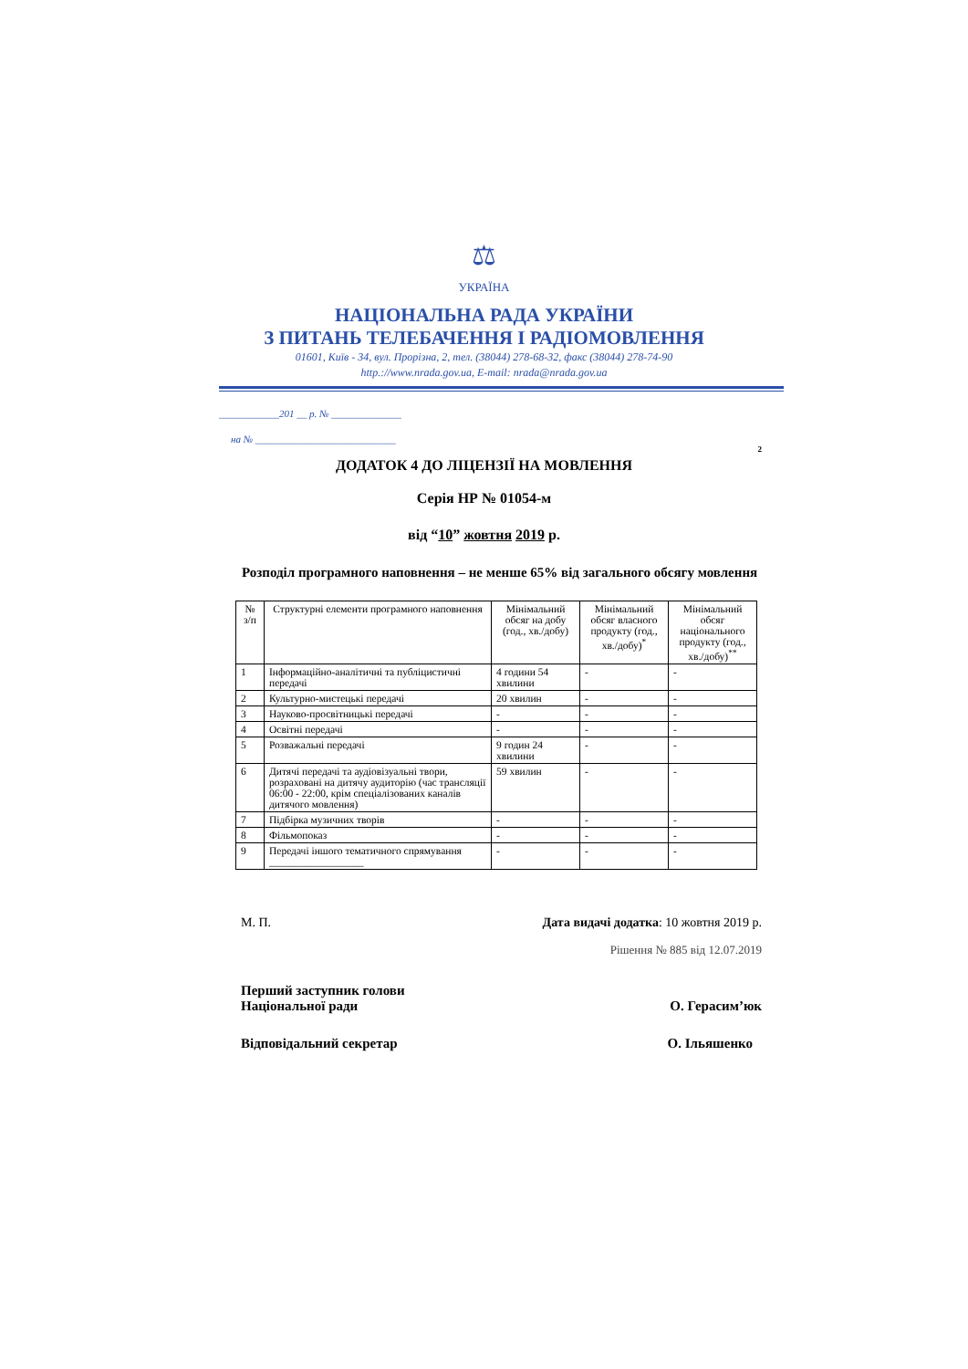⚖
УКРАЇНА
НАЦІОНАЛЬНА РАДА УКРАЇНИ
З ПИТАНЬ ТЕЛЕБАЧЕННЯ І РАДІОМОВЛЕННЯ
01601, Київ - 34, вул. Прорізна, 2, тел. (38044) 278-68-32, факс (38044) 278-74-90
http.://www.nrada.gov.ua, E-mail: nrada@nrada.gov.ua
____________201 __ р. № ______________
на № ____________________________
2
ДОДАТОК 4 ДО ЛІЦЕНЗІЇ НА МОВЛЕННЯ
Серія НР № 01054-м
від “10” жовтня 2019 р.
Розподіл програмного наповнення – не менше 65% від загального обсягу мовлення
| № з/п | Структурні елементи програмного наповнення | Мінімальний обсяг на добу (год., хв./добу) | Мінімальний обсяг власного продукту (год., хв./добу)<sup>*</sup> | Мінімальний обсяг національного продукту (год., хв./добу)<sup>**</sup> |
| --- | --- | --- | --- | --- |
| 1 | Інформаційно-аналітичні та публіцистичні передачі | 4 години 54 хвилини | - | - |
| 2 | Культурно-мистецькі передачі | 20 хвилин | - | - |
| 3 | Науково-просвітницькі передачі | - | - | - |
| 4 | Освітні передачі | - | - | - |
| 5 | Розважальні передачі | 9 годин 24 хвилини | - | - |
| 6 | Дитячі передачі та аудіовізуальні твори, розраховані на дитячу аудиторію (час трансляції 06:00 - 22:00, крім спеціалізованих каналів дитячого мовлення) | 59 хвилин | - | - |
| 7 | Підбірка музичних творів | - | - | - |
| 8 | Фільмопоказ | - | - | - |
| 9 | Передачі іншого тематичного спрямування __________________ | - | - | - |
М. П. Дата видачі додатка: 10 жовтня 2019 р.
Рішення № 885 від 12.07.2019
Перший заступник голови
Національної ради О. Герасим’юк
Відповідальний секретар О. Ільяшенко